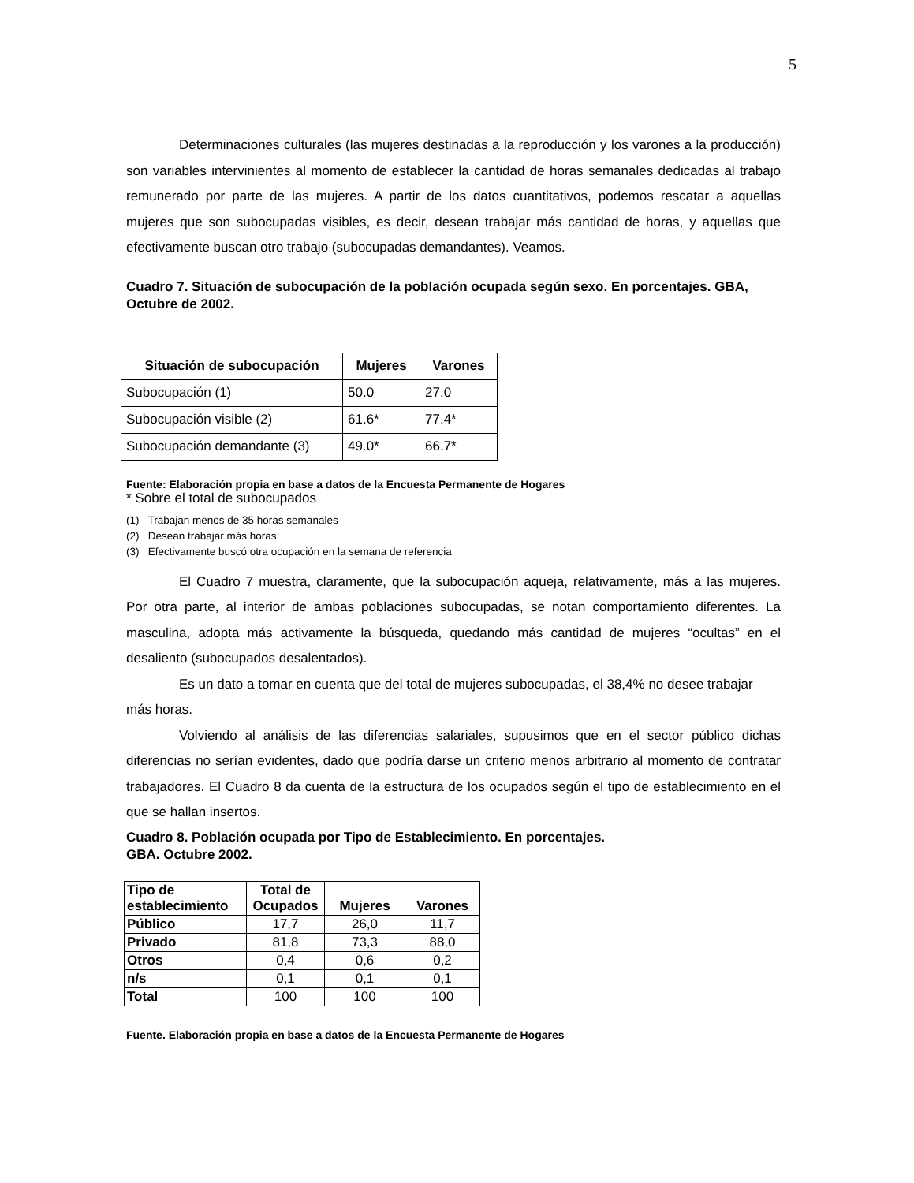5
Determinaciones culturales (las mujeres destinadas a la reproducción y los varones a la producción) son variables intervinientes al momento de establecer la cantidad de horas semanales dedicadas al trabajo remunerado por parte de las mujeres. A partir de los datos cuantitativos, podemos rescatar a aquellas mujeres que son subocupadas visibles, es decir, desean trabajar más cantidad de horas, y aquellas que efectivamente buscan otro trabajo (subocupadas demandantes). Veamos.
Cuadro 7. Situación de subocupación de la población ocupada según sexo. En porcentajes. GBA, Octubre de 2002.
| Situación de subocupación | Mujeres | Varones |
| --- | --- | --- |
| Subocupación (1) | 50.0 | 27.0 |
| Subocupación visible (2) | 61.6* | 77.4* |
| Subocupación demandante (3) | 49.0* | 66.7* |
Fuente: Elaboración propia en base a datos de la Encuesta Permanente de Hogares
* Sobre el total de subocupados
(1) Trabajan menos de 35 horas semanales
(2) Desean trabajar más horas
(3) Efectivamente buscó otra ocupación en la semana de referencia
El Cuadro 7 muestra, claramente, que la subocupación aqueja, relativamente, más a las mujeres. Por otra parte, al interior de ambas poblaciones subocupadas, se notan comportamiento diferentes. La masculina, adopta más activamente la búsqueda, quedando más cantidad de mujeres “ocultas” en el desaliento (subocupados desalentados).
Es un dato a tomar en cuenta que del total de mujeres subocupadas, el 38,4% no desee trabajar más horas.
Volviendo al análisis de las diferencias salariales, supusimos que en el sector público dichas diferencias no serían evidentes, dado que podría darse un criterio menos arbitrario al momento de contratar trabajadores. El Cuadro 8 da cuenta de la estructura de los ocupados según el tipo de establecimiento en el que se hallan insertos.
Cuadro 8. Población ocupada por Tipo de Establecimiento. En porcentajes.
GBA. Octubre 2002.
| Tipo de establecimiento | Total de Ocupados | Mujeres | Varones |
| --- | --- | --- | --- |
| Público | 17,7 | 26,0 | 11,7 |
| Privado | 81,8 | 73,3 | 88,0 |
| Otros | 0,4 | 0,6 | 0,2 |
| n/s | 0,1 | 0,1 | 0,1 |
| Total | 100 | 100 | 100 |
Fuente. Elaboración propia en base a datos de la Encuesta Permanente de Hogares